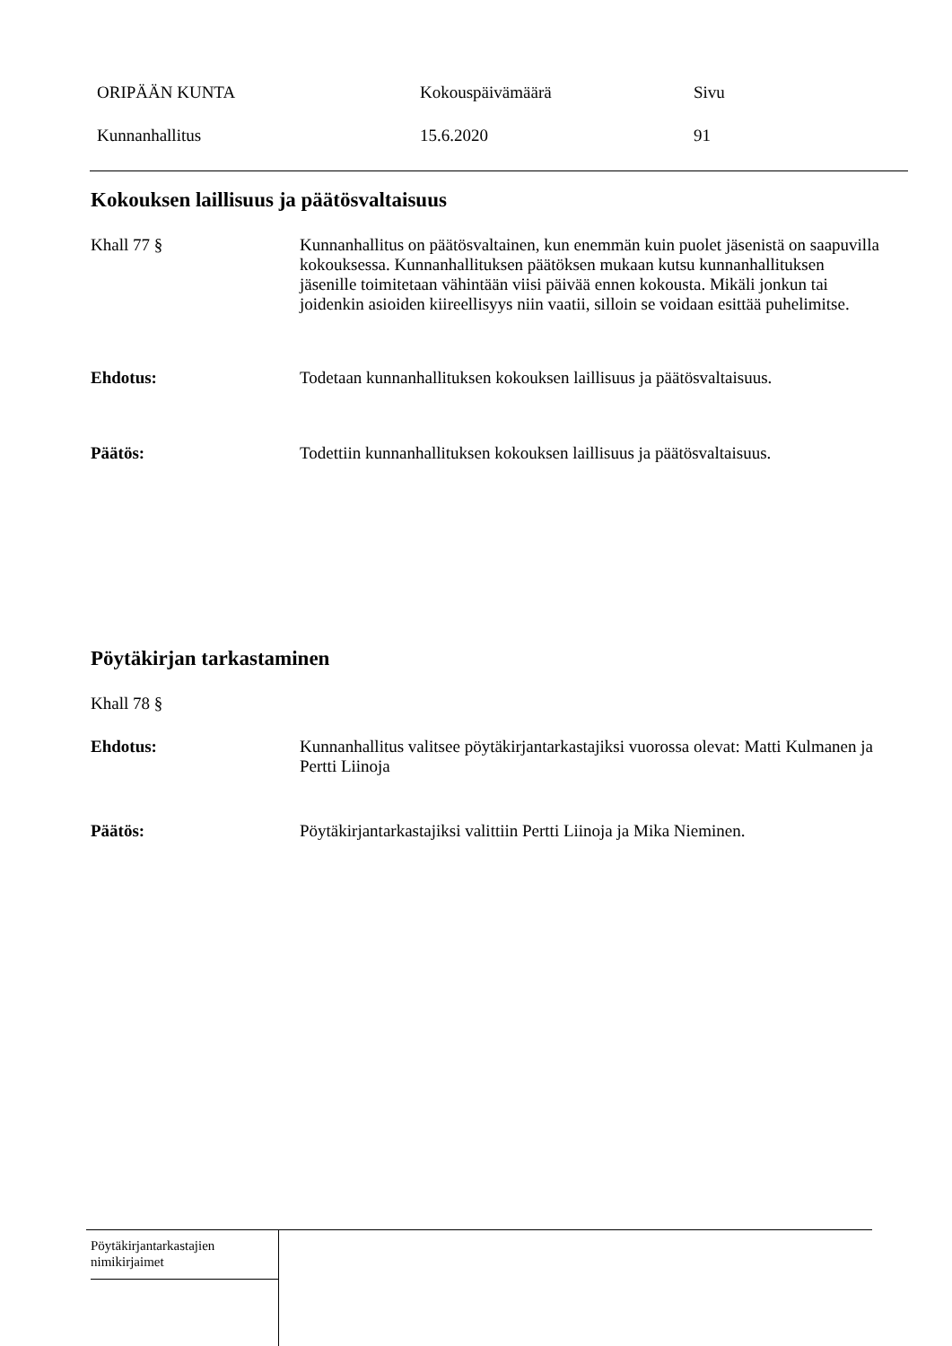ORIPÄÄN KUNTA Kokouspäivämäärä Sivu
Kunnanhallitus 15.6.2020 91
Kokouksen laillisuus ja päätösvaltaisuus
Khall 77 § Kunnanhallitus on päätösvaltainen, kun enemmän kuin puolet jäsenistä on saapuvilla kokouksessa. Kunnanhallituksen päätöksen mukaan kutsu kunnanhallituksen jäsenille toimitetaan vähintään viisi päivää ennen kokousta. Mikäli jonkun tai joidenkin asioiden kiireellisyys niin vaatii, silloin se voidaan esittää puhelimitse.
Ehdotus: Todetaan kunnanhallituksen kokouksen laillisuus ja päätösvaltaisuus.
Päätös: Todettiin kunnanhallituksen kokouksen laillisuus ja päätösvaltaisuus.
Pöytäkirjan tarkastaminen
Khall 78 §
Ehdotus: Kunnanhallitus valitsee pöytäkirjantarkastajiksi vuorossa olevat: Matti Kulmanen ja Pertti Liinoja
Päätös: Pöytäkirjantarkastajiksi valittiin Pertti Liinoja ja Mika Nieminen.
Pöytäkirjantarkastajien
nimikirjaimet